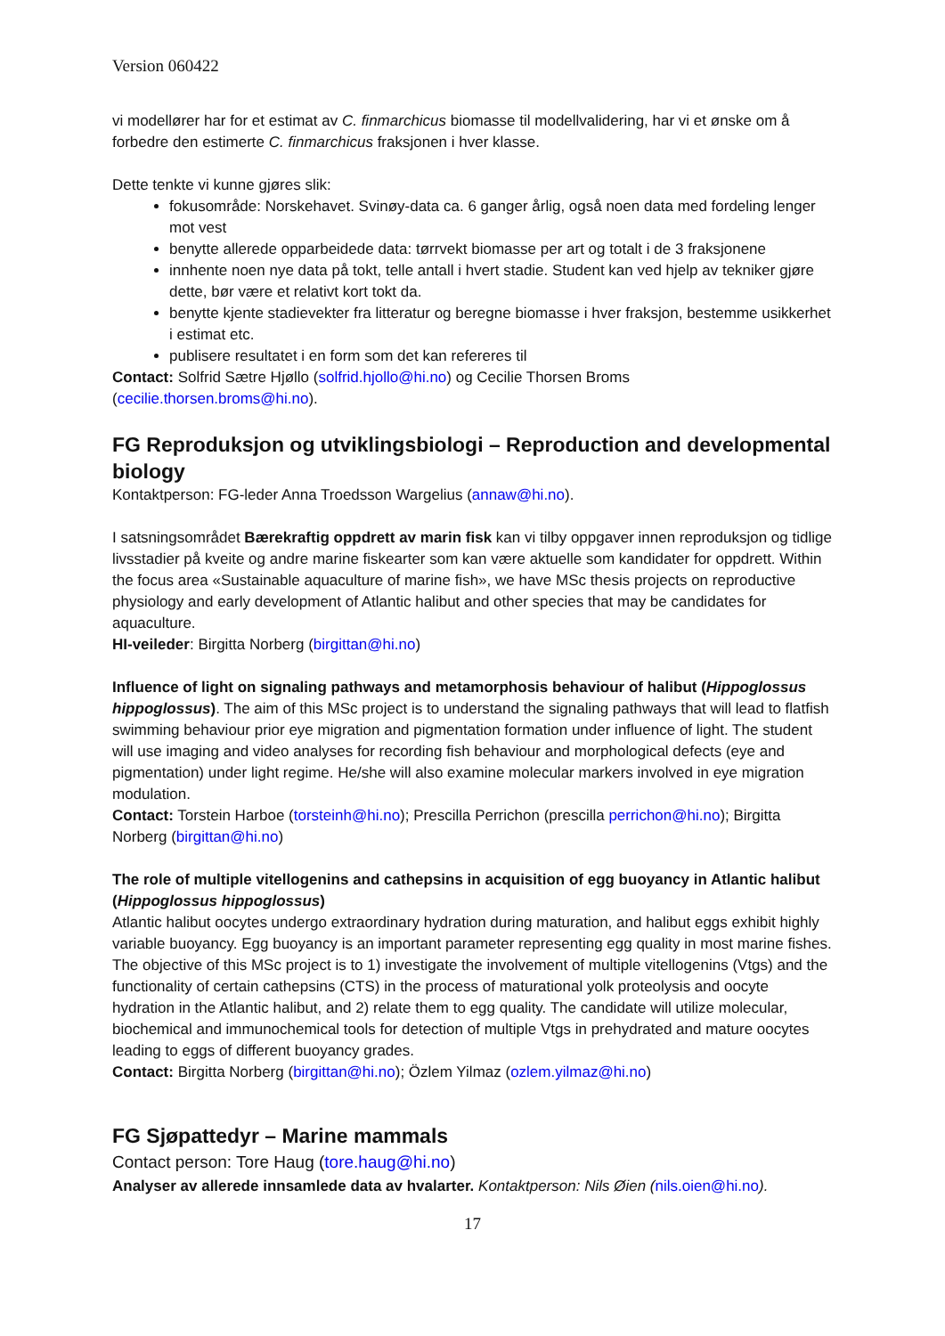Version 060422
vi modellører har for et estimat av C. finmarchicus biomasse til modellvalidering, har vi et ønske om å forbedre den estimerte C. finmarchicus fraksjonen i hver klasse.
Dette tenkte vi kunne gjøres slik:
fokusområde: Norskehavet. Svinøy-data ca. 6 ganger årlig, også noen data med fordeling lenger mot vest
benytte allerede opparbeidede data: tørrvekt biomasse per art og totalt i de 3 fraksjonene
innhente noen nye data på tokt, telle antall i hvert stadie. Student kan ved hjelp av tekniker gjøre dette, bør være et relativt kort tokt da.
benytte kjente stadievekter fra litteratur og beregne biomasse i hver fraksjon, bestemme usikkerhet i estimat etc.
publisere resultatet i en form som det kan refereres til
Contact: Solfrid Sætre Hjøllo (solfrid.hjollo@hi.no) og Cecilie Thorsen Broms (cecilie.thorsen.broms@hi.no).
FG Reproduksjon og utviklingsbiologi – Reproduction and developmental biology
Kontaktperson: FG-leder Anna Troedsson Wargelius (annaw@hi.no).
I satsningsområdet Bærekraftig oppdrett av marin fisk kan vi tilby oppgaver innen reproduksjon og tidlige livsstadier på kveite og andre marine fiskearter som kan være aktuelle som kandidater for oppdrett. Within the focus area «Sustainable aquaculture of marine fish», we have MSc thesis projects on reproductive physiology and early development of Atlantic halibut and other species that may be candidates for aquaculture.
HI-veileder: Birgitta Norberg (birgittan@hi.no)
Influence of light on signaling pathways and metamorphosis behaviour of halibut (Hippoglossus hippoglossus). The aim of this MSc project is to understand the signaling pathways that will lead to flatfish swimming behaviour prior eye migration and pigmentation formation under influence of light. The student will use imaging and video analyses for recording fish behaviour and morphological defects (eye and pigmentation) under light regime. He/she will also examine molecular markers involved in eye migration modulation.
Contact: Torstein Harboe (torsteinh@hi.no); Prescilla Perrichon (prescilla perrichon@hi.no); Birgitta Norberg (birgittan@hi.no)
The role of multiple vitellogenins and cathepsins in acquisition of egg buoyancy in Atlantic halibut (Hippoglossus hippoglossus)
Atlantic halibut oocytes undergo extraordinary hydration during maturation, and halibut eggs exhibit highly variable buoyancy. Egg buoyancy is an important parameter representing egg quality in most marine fishes. The objective of this MSc project is to 1) investigate the involvement of multiple vitellogenins (Vtgs) and the functionality of certain cathepsins (CTS) in the process of maturational yolk proteolysis and oocyte hydration in the Atlantic halibut, and 2) relate them to egg quality. The candidate will utilize molecular, biochemical and immunochemical tools for detection of multiple Vtgs in prehydrated and mature oocytes leading to eggs of different buoyancy grades.
Contact: Birgitta Norberg (birgittan@hi.no); Özlem Yilmaz (ozlem.yilmaz@hi.no)
FG Sjøpattedyr – Marine mammals
Contact person: Tore Haug (tore.haug@hi.no)
Analyser av allerede innsamlede data av hvalarter. Kontaktperson: Nils Øien (nils.oien@hi.no).
17